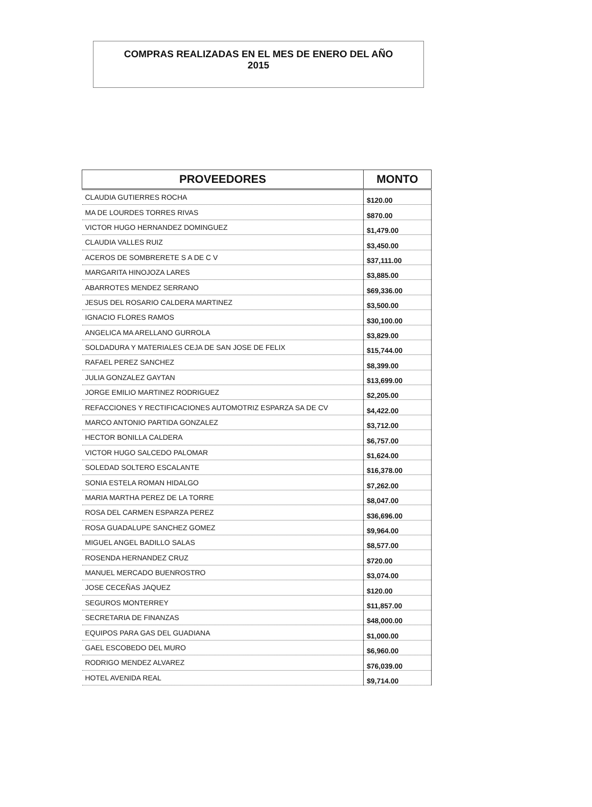COMPRAS REALIZADAS EN EL MES DE ENERO DEL AÑO
2015
| PROVEEDORES | MONTO |
| --- | --- |
| CLAUDIA GUTIERRES ROCHA | $120.00 |
| MA DE LOURDES TORRES RIVAS | $870.00 |
| VICTOR HUGO HERNANDEZ DOMINGUEZ | $1,479.00 |
| CLAUDIA VALLES RUIZ | $3,450.00 |
| ACEROS DE SOMBRERETE S A DE C V | $37,111.00 |
| MARGARITA HINOJOZA LARES | $3,885.00 |
| ABARROTES MENDEZ SERRANO | $69,336.00 |
| JESUS DEL ROSARIO CALDERA MARTINEZ | $3,500.00 |
| IGNACIO FLORES RAMOS | $30,100.00 |
| ANGELICA MA ARELLANO GURROLA | $3,829.00 |
| SOLDADURA Y MATERIALES CEJA DE SAN JOSE DE FELIX | $15,744.00 |
| RAFAEL PEREZ SANCHEZ | $8,399.00 |
| JULIA GONZALEZ GAYTAN | $13,699.00 |
| JORGE EMILIO MARTINEZ RODRIGUEZ | $2,205.00 |
| REFACCIONES Y RECTIFICACIONES AUTOMOTRIZ ESPARZA SA DE CV | $4,422.00 |
| MARCO ANTONIO PARTIDA GONZALEZ | $3,712.00 |
| HECTOR BONILLA CALDERA | $6,757.00 |
| VICTOR HUGO SALCEDO PALOMAR | $1,624.00 |
| SOLEDAD SOLTERO ESCALANTE | $16,378.00 |
| SONIA ESTELA ROMAN HIDALGO | $7,262.00 |
| MARIA MARTHA PEREZ DE LA TORRE | $8,047.00 |
| ROSA DEL CARMEN ESPARZA PEREZ | $36,696.00 |
| ROSA GUADALUPE SANCHEZ GOMEZ | $9,964.00 |
| MIGUEL ANGEL BADILLO SALAS | $8,577.00 |
| ROSENDA HERNANDEZ CRUZ | $720.00 |
| MANUEL MERCADO BUENROSTRO | $3,074.00 |
| JOSE CECEÑAS JAQUEZ | $120.00 |
| SEGUROS MONTERREY | $11,857.00 |
| SECRETARIA DE FINANZAS | $48,000.00 |
| EQUIPOS PARA GAS DEL GUADIANA | $1,000.00 |
| GAEL ESCOBEDO DEL MURO | $6,960.00 |
| RODRIGO MENDEZ ALVAREZ | $76,039.00 |
| HOTEL AVENIDA REAL | $9,714.00 |